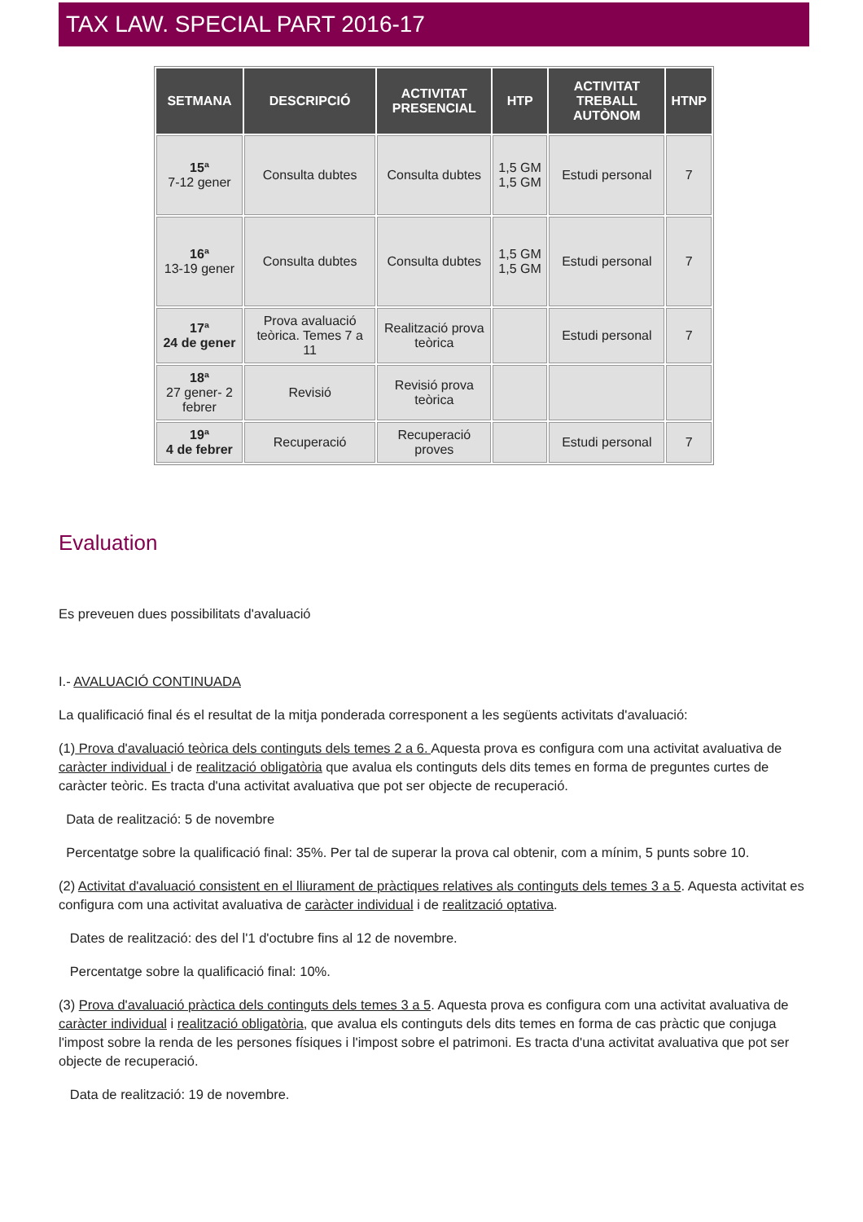TAX LAW. SPECIAL PART 2016-17
| SETMANA | DESCRIPCIÓ | ACTIVITAT PRESENCIAL | HTP | ACTIVITAT TREBALL AUTÒNOM | HTNP |
| --- | --- | --- | --- | --- | --- |
| 15ª 7-12 gener | Consulta dubtes | Consulta dubtes | 1,5 GM 1,5 GM | Estudi personal | 7 |
| 16ª 13-19 gener | Consulta dubtes | Consulta dubtes | 1,5 GM 1,5 GM | Estudi personal | 7 |
| 17ª 24 de gener | Prova avaluació teòrica. Temes 7 a 11 | Realització prova teòrica | | Estudi personal | 7 |
| 18ª 27 gener- 2 febrer | Revisió | Revisió prova teòrica | | | |
| 19ª 4 de febrer | Recuperació | Recuperació proves | | Estudi personal | 7 |
Evaluation
Es preveuen dues possibilitats d'avaluació
I.- AVALUACIÓ CONTINUADA
La qualificació final és el resultat de la mitja ponderada corresponent a les següents activitats d'avaluació:
(1) Prova d'avaluació teòrica dels continguts dels temes 2 a 6. Aquesta prova es configura com una activitat avaluativa de caràcter individual i de realització obligatòria que avalua els continguts dels dits temes en forma de preguntes curtes de caràcter teòric. Es tracta d'una activitat avaluativa que pot ser objecte de recuperació.
Data de realització: 5 de novembre
Percentatge sobre la qualificació final: 35%. Per tal de superar la prova cal obtenir, com a mínim, 5 punts sobre 10.
(2) Activitat d'avaluació consistent en el lliurament de pràctiques relatives als continguts dels temes 3 a 5. Aquesta activitat es configura com una activitat avaluativa de caràcter individual i de realització optativa.
Dates de realització: des del l'1 d'octubre fins al 12 de novembre.
Percentatge sobre la qualificació final: 10%.
(3) Prova d'avaluació pràctica dels continguts dels temes 3 a 5. Aquesta prova es configura com una activitat avaluativa de caràcter individual i realització obligatòria, que avalua els continguts dels dits temes en forma de cas pràctic que conjuga l'impost sobre la renda de les persones físiques i l'impost sobre el patrimoni. Es tracta d'una activitat avaluativa que pot ser objecte de recuperació.
Data de realització: 19 de novembre.